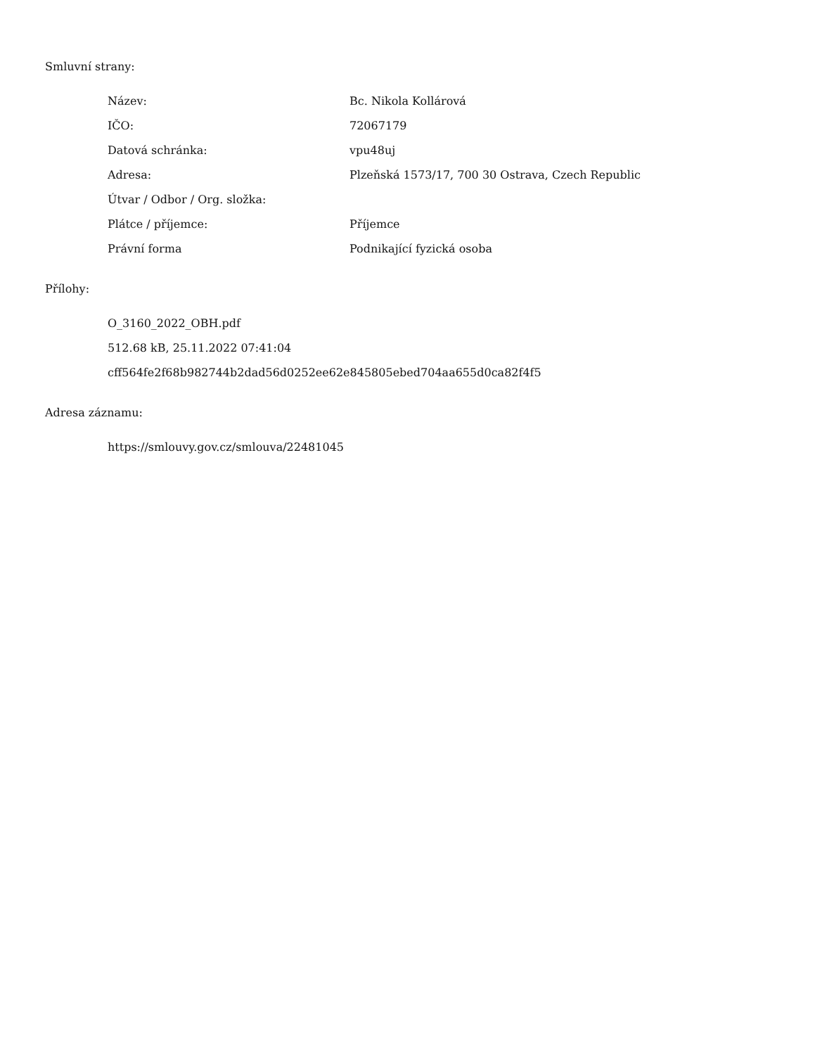Smluvní strany:
| Název: | Bc. Nikola Kollárová |
| IČO: | 72067179 |
| Datová schránka: | vpu48uj |
| Adresa: | Plzeňská 1573/17, 700 30 Ostrava, Czech Republic |
| Útvar / Odbor / Org. složka: | |
| Plátce / příjemce: | Příjemce |
| Právní forma | Podnikající fyzická osoba |
Přílohy:
| O_3160_2022_OBH.pdf |
| 512.68 kB, 25.11.2022 07:41:04 |
| cff564fe2f68b982744b2dad56d0252ee62e845805ebed704aa655d0ca82f4f5 |
Adresa záznamu:
| https://smlouvy.gov.cz/smlouva/22481045 |